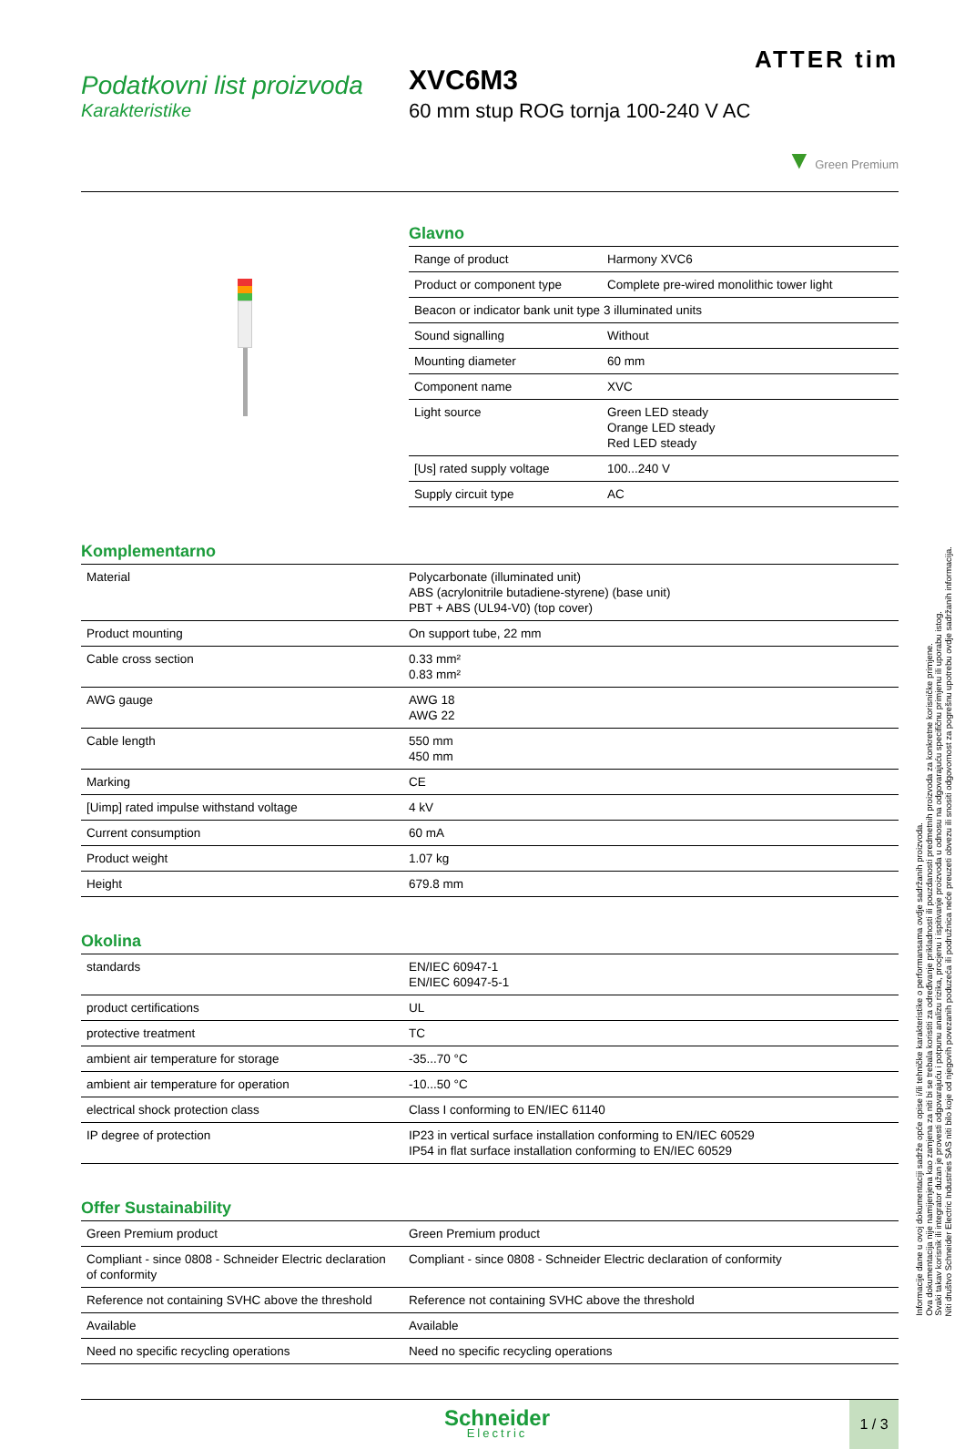Podatkovni list proizvoda
Karakteristike
ATTER tim
XVC6M3
60 mm stup ROG tornja 100-240 V AC
▼ Green Premium
Glavno
| Range of product | Harmony XVC6 |
| Product or component type | Complete pre-wired monolithic tower light |
| Beacon or indicator bank unit type 3 illuminated units | |
| Sound signalling | Without |
| Mounting diameter | 60 mm |
| Component name | XVC |
| Light source | Green LED steady Orange LED steady Red LED steady |
| [Us] rated supply voltage | 100...240 V |
| Supply circuit type | AC |
Komplementarno
| Material | Polycarbonate (illuminated unit) ABS (acrylonitrile butadiene-styrene) (base unit) PBT + ABS (UL94-V0) (top cover) |
| Product mounting | On support tube, 22 mm |
| Cable cross section | 0.33 mm² 0.83 mm² |
| AWG gauge | AWG 18 AWG 22 |
| Cable length | 550 mm 450 mm |
| Marking | CE |
| [Uimp] rated impulse withstand voltage | 4 kV |
| Current consumption | 60 mA |
| Product weight | 1.07 kg |
| Height | 679.8 mm |
Okolina
| standards | EN/IEC 60947-1 EN/IEC 60947-5-1 |
| product certifications | UL |
| protective treatment | TC |
| ambient air temperature for storage | -35...70 °C |
| ambient air temperature for operation | -10...50 °C |
| electrical shock protection class | Class I conforming to EN/IEC 61140 |
| IP degree of protection | IP23 in vertical surface installation conforming to EN/IEC 60529 IP54 in flat surface installation conforming to EN/IEC 60529 |
Offer Sustainability
| Green Premium product | Green Premium product |
| Compliant - since 0808 - Schneider Electric declaration of conformity | Compliant - since 0808 - Schneider Electric declaration of conformity |
| Reference not containing SVHC above the threshold | Reference not containing SVHC above the threshold |
| Available | Available |
| Need no specific recycling operations | Need no specific recycling operations |
Schneider
Electric
1 / 3
Informacije dane u ovoj dokumentaciji sadrže opće opise i/ili tehničke karakteristike o performansama ovdje sadržanih proizvoda.
Ova dokumentacija nije namijenjena kao zamjena za niti bi se trebala koristiti za određivanje prikladnosti ili pouzdanosti predmetnih proizvoda za konkretne korisničke primjene.
Svaki takav korisnik ili integrator dužan je provesti odgovarajuću i potpunu analizu rizika, procjenu i ispitivanje proizvoda u odnosu na odgovarajuću specifičnu primjenu ili uporabu istog.
Niti društvo Schneider Electric Industries SAS niti bilo koje od njegovih povezanih poduzeća ili podružnica neće preuzeti obvezu ili snositi odgovornost za pogrešnu upotrebu ovdje sadržanih informacija.